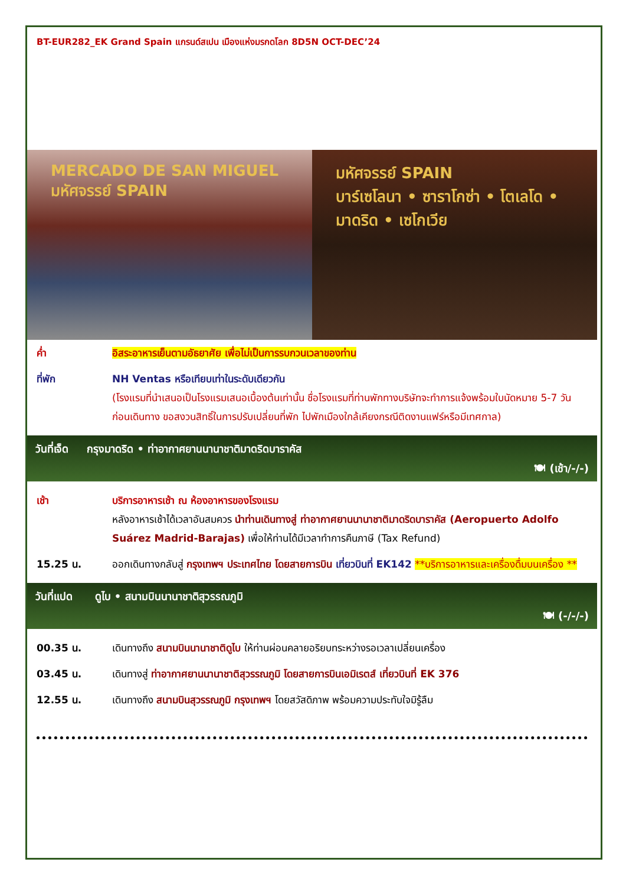BT-EUR282_EK Grand Spain แกรนด์สเปน เมืองแห่งมรกดโลก 8D5N OCT-DEC’24
MERCADO DE SAN MIGUEL
มหัศจรรย์ SPAIN
มหัศจรรย์ SPAIN
บาร์เซโลนา • ซาราโกซ่า • โตเลโด • มาดริด • เซโกเวีย
ค่ำ อิสระอาหารเย็นตามอัธยาศัย เพื่อไม่เป็นการรบกวนเวลาของท่าน
ที่พัก NH Ventas หรือเทียบเท่าในระดับเดียวกัน
(โรงแรมที่นำเสนอเป็นโรงแรมเสนอเบื้องต้นเท่านั้น ชื่อโรงแรมที่ท่านพักทางบริษัทจะทำการแจ้งพร้อมใบนัดหมาย 5-7 วันก่อนเดินทาง ขอสงวนสิทธิ์ในการปรับเปลี่ยนที่พัก ไปพักเมืองใกล้เคียงกรณีติดงานแฟร์หรือมีเทศกาล)
วันที่เจ็ด กรุงมาดริด • ท่าอากาศยานนานาชาติมาดริดบาราคัส
🍽 (เช้า/-/-)
เช้า บริการอาหารเช้า ณ ห้องอาหารของโรงแรม
หลังอาหารเช้าได้เวลาอันสมควร นำท่านเดินทางสู่ ท่าอากาศยานนานาชาติมาดริดบาราคัส (Aeropuerto Adolfo Suárez Madrid-Barajas) เพื่อให้ท่านได้มีเวลาทำการคืนภาษี (Tax Refund)
15.25 น. ออกเดินทางกลับสู่ กรุงเทพฯ ประเทศไทย โดยสายการบิน เที่ยวบินที่ EK142 **บริการอาหารและเครื่องดื่มบนเครื่อง **
วันที่แปด ดูไบ • สนามบินนานาชาติสุวรรณภูมิ
🍽 (-/-/-)
00.35 น. เดินทางถึง สนามบินนานาชาติดูไบ ให้ท่านผ่อนคลายอริยบทระหว่างรอเวลาเปลี่ยนเครื่อง
03.45 น. เดินทางสู่ ท่าอากาศยานนานาชาติสุวรรณภูมิ โดยสายการบินเอมิเรตส์ เที่ยวบินที่ EK 376
12.55 น. เดินทางถึง สนามบินสุวรรณภูมิ กรุงเทพฯ โดยสวัสดิภาพ พร้อมความประทับใจมิรู้ลืม